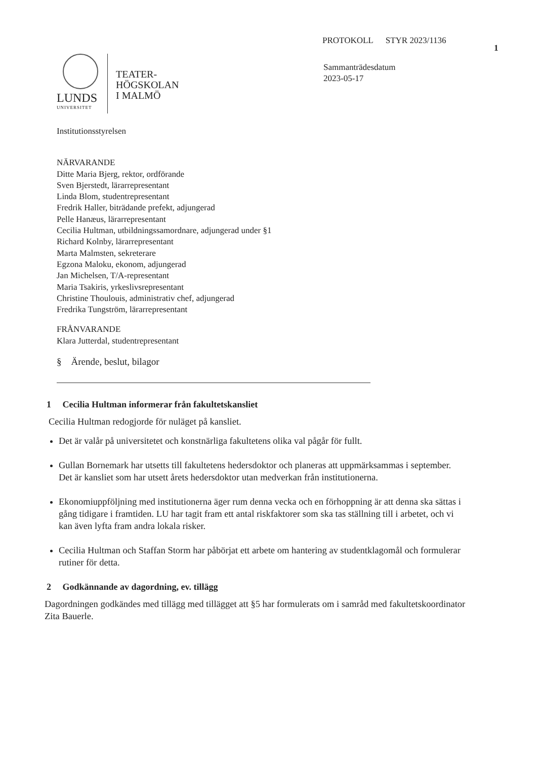PROTOKOLL STYR 2023/1136
1
Sammanträdesdatum
2023-05-17
LUNDS
UNIVERSITET
TEATER-
HÖGSKOLAN
I MALMÖ
Institutionsstyrelsen
NÄRVARANDE
Ditte Maria Bjerg, rektor, ordförande
Sven Bjerstedt, lärarrepresentant
Linda Blom, studentrepresentant
Fredrik Haller, biträdande prefekt, adjungerad
Pelle Hanæus, lärarrepresentant
Cecilia Hultman, utbildningssamordnare, adjungerad under §1
Richard Kolnby, lärarrepresentant
Marta Malmsten, sekreterare
Egzona Maloku, ekonom, adjungerad
Jan Michelsen, T/A-representant
Maria Tsakiris, yrkeslivsrepresentant
Christine Thoulouis, administrativ chef, adjungerad
Fredrika Tungström, lärarrepresentant
FRÅNVARANDE
Klara Jutterdal, studentrepresentant
§ Ärende, beslut, bilagor
1 Cecilia Hultman informerar från fakultetskansliet
Cecilia Hultman redogjorde för nuläget på kansliet.
Det är valår på universitetet och konstnärliga fakultetens olika val pågår för fullt.
Gullan Bornemark har utsetts till fakultetens hedersdoktor och planeras att uppmärksammas i september. Det är kansliet som har utsett årets hedersdoktor utan medverkan från institutionerna.
Ekonomiuppföljning med institutionerna äger rum denna vecka och en förhoppning är att denna ska sättas i gång tidigare i framtiden. LU har tagit fram ett antal riskfaktorer som ska tas ställning till i arbetet, och vi kan även lyfta fram andra lokala risker.
Cecilia Hultman och Staffan Storm har påbörjat ett arbete om hantering av studentklagomål och formulerar rutiner för detta.
2 Godkännande av dagordning, ev. tillägg
Dagordningen godkändes med tillägg med tillägget att §5 har formulerats om i samråd med fakultetskoordinator Zita Bauerle.